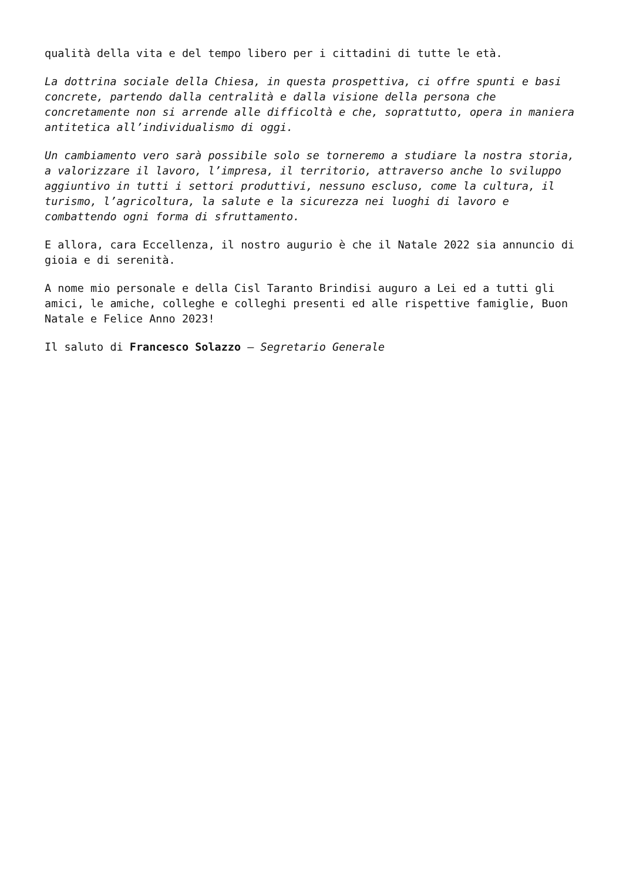qualità della vita e del tempo libero per i cittadini di tutte le età.
La dottrina sociale della Chiesa, in questa prospettiva, ci offre spunti e basi concrete, partendo dalla centralità e dalla visione della persona che concretamente non si arrende alle difficoltà e che, soprattutto, opera in maniera antitetica all’individualismo di oggi.
Un cambiamento vero sarà possibile solo se torneremo a studiare la nostra storia, a valorizzare il lavoro, l’impresa, il territorio, attraverso anche lo sviluppo aggiuntivo in tutti i settori produttivi, nessuno escluso, come la cultura, il turismo, l’agricoltura, la salute e la sicurezza nei luoghi di lavoro e combattendo ogni forma di sfruttamento.
E allora, cara Eccellenza, il nostro augurio è che il Natale 2022 sia annuncio di gioia e di serenità.
A nome mio personale e della Cisl Taranto Brindisi auguro a Lei ed a tutti gli amici, le amiche, colleghe e colleghi presenti ed alle rispettive famiglie, Buon Natale e Felice Anno 2023!
Il saluto di Francesco Solazzo – Segretario Generale